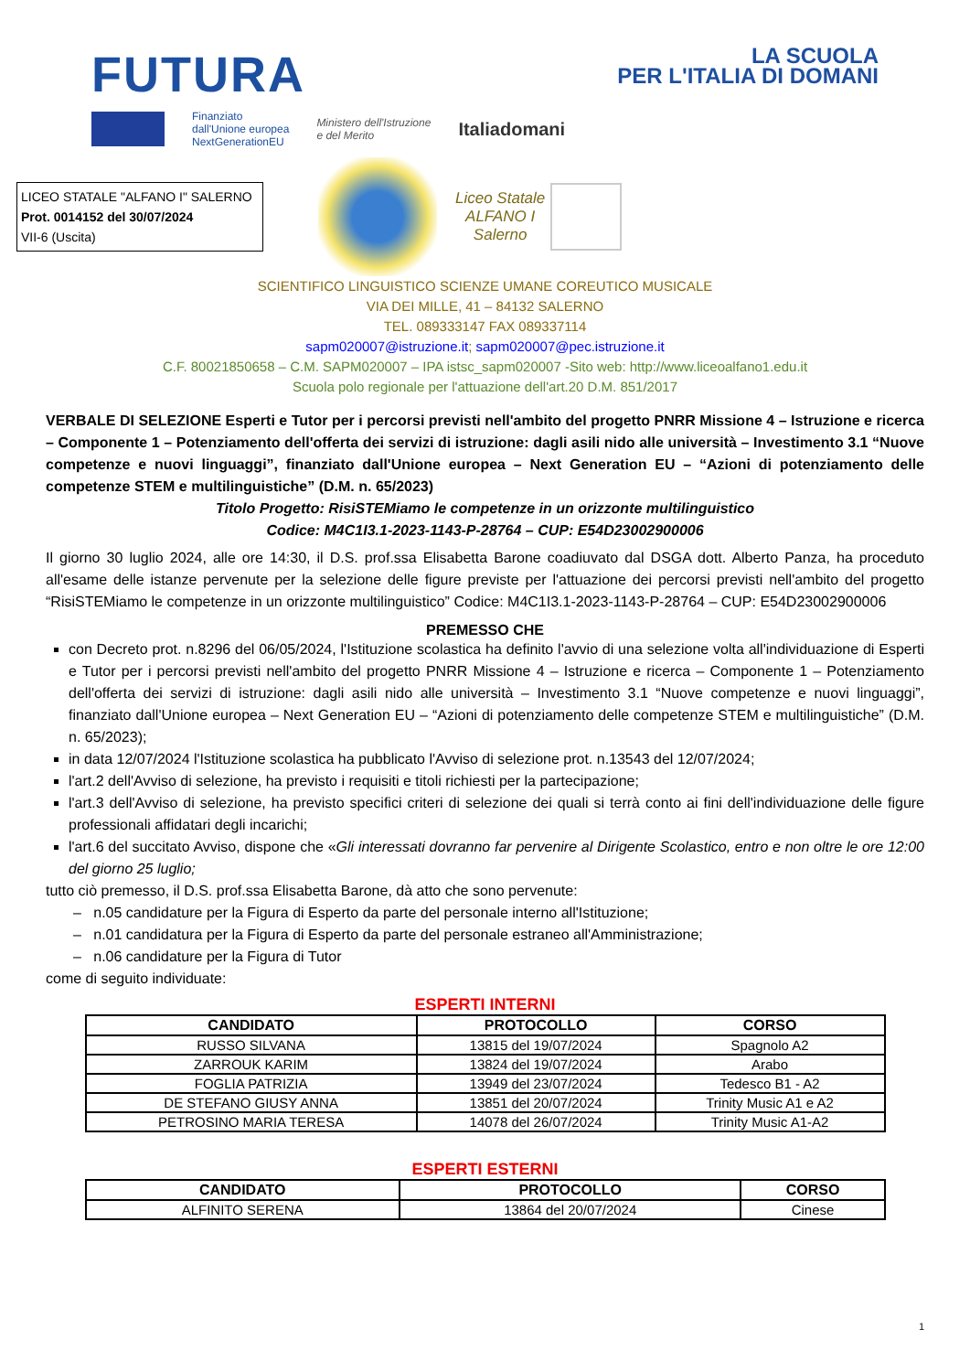FUTURA
LA SCUOLA
PER L'ITALIA DI DOMANI
Finanziato
dall'Unione europea
NextGenerationEU
Ministero dell'Istruzione
e del Merito
Italiadomani
LICEO STATALE "ALFANO I" SALERNO
Prot. 0014152 del 30/07/2024
VII-6 (Uscita)
Liceo Statale
ALFANO I
Salerno
SCIENTIFICO LINGUISTICO SCIENZE UMANE COREUTICO MUSICALE
VIA DEI MILLE, 41 – 84132 SALERNO
TEL. 089333147 FAX 089337114
sapm020007@istruzione.it; sapm020007@pec.istruzione.it
C.F. 80021850658 – C.M. SAPM020007 – IPA istsc_sapm020007 -Sito web: http://www.liceoalfano1.edu.it
Scuola polo regionale per l'attuazione dell'art.20 D.M. 851/2017
VERBALE DI SELEZIONE Esperti e Tutor per i percorsi previsti nell'ambito del progetto PNRR Missione 4 – Istruzione e ricerca – Componente 1 – Potenziamento dell'offerta dei servizi di istruzione: dagli asili nido alle università – Investimento 3.1 “Nuove competenze e nuovi linguaggi”, finanziato dall'Unione europea – Next Generation EU – “Azioni di potenziamento delle competenze STEM e multilinguistiche” (D.M. n. 65/2023)
Titolo Progetto: RisiSTEMiamo le competenze in un orizzonte multilinguistico
Codice: M4C1I3.1-2023-1143-P-28764 – CUP: E54D23002900006
Il giorno 30 luglio 2024, alle ore 14:30, il D.S. prof.ssa Elisabetta Barone coadiuvato dal DSGA dott. Alberto Panza, ha proceduto all'esame delle istanze pervenute per la selezione delle figure previste per l'attuazione dei percorsi previsti nell'ambito del progetto “RisiSTEMiamo le competenze in un orizzonte multilinguistico” Codice: M4C1I3.1-2023-1143-P-28764 – CUP: E54D23002900006
PREMESSO CHE
con Decreto prot. n.8296 del 06/05/2024, l'Istituzione scolastica ha definito l'avvio di una selezione volta all'individuazione di Esperti e Tutor per i percorsi previsti nell'ambito del progetto PNRR Missione 4 – Istruzione e ricerca – Componente 1 – Potenziamento dell'offerta dei servizi di istruzione: dagli asili nido alle università – Investimento 3.1 “Nuove competenze e nuovi linguaggi”, finanziato dall'Unione europea – Next Generation EU – “Azioni di potenziamento delle competenze STEM e multilinguistiche” (D.M. n. 65/2023);
in data 12/07/2024 l'Istituzione scolastica ha pubblicato l'Avviso di selezione prot. n.13543 del 12/07/2024;
l'art.2 dell'Avviso di selezione, ha previsto i requisiti e titoli richiesti per la partecipazione;
l'art.3 dell'Avviso di selezione, ha previsto specifici criteri di selezione dei quali si terrà conto ai fini dell'individuazione delle figure professionali affidatari degli incarichi;
l'art.6 del succitato Avviso, dispone che «Gli interessati dovranno far pervenire al Dirigente Scolastico, entro e non oltre le ore 12:00 del giorno 25 luglio;
tutto ciò premesso, il D.S. prof.ssa Elisabetta Barone, dà atto che sono pervenute:
– n.05 candidature per la Figura di Esperto da parte del personale interno all'Istituzione;
– n.01 candidatura per la Figura di Esperto da parte del personale estraneo all'Amministrazione;
– n.06 candidature per la Figura di Tutor
come di seguito individuate:
ESPERTI INTERNI
| CANDIDATO | PROTOCOLLO | CORSO |
| --- | --- | --- |
| RUSSO SILVANA | 13815 del 19/07/2024 | Spagnolo A2 |
| ZARROUK KARIM | 13824 del 19/07/2024 | Arabo |
| FOGLIA PATRIZIA | 13949 del 23/07/2024 | Tedesco B1 - A2 |
| DE STEFANO GIUSY ANNA | 13851 del 20/07/2024 | Trinity Music A1 e A2 |
| PETROSINO MARIA TERESA | 14078 del 26/07/2024 | Trinity Music A1-A2 |
ESPERTI ESTERNI
| CANDIDATO | PROTOCOLLO | CORSO |
| --- | --- | --- |
| ALFINITO SERENA | 13864 del 20/07/2024 | Cinese |
1